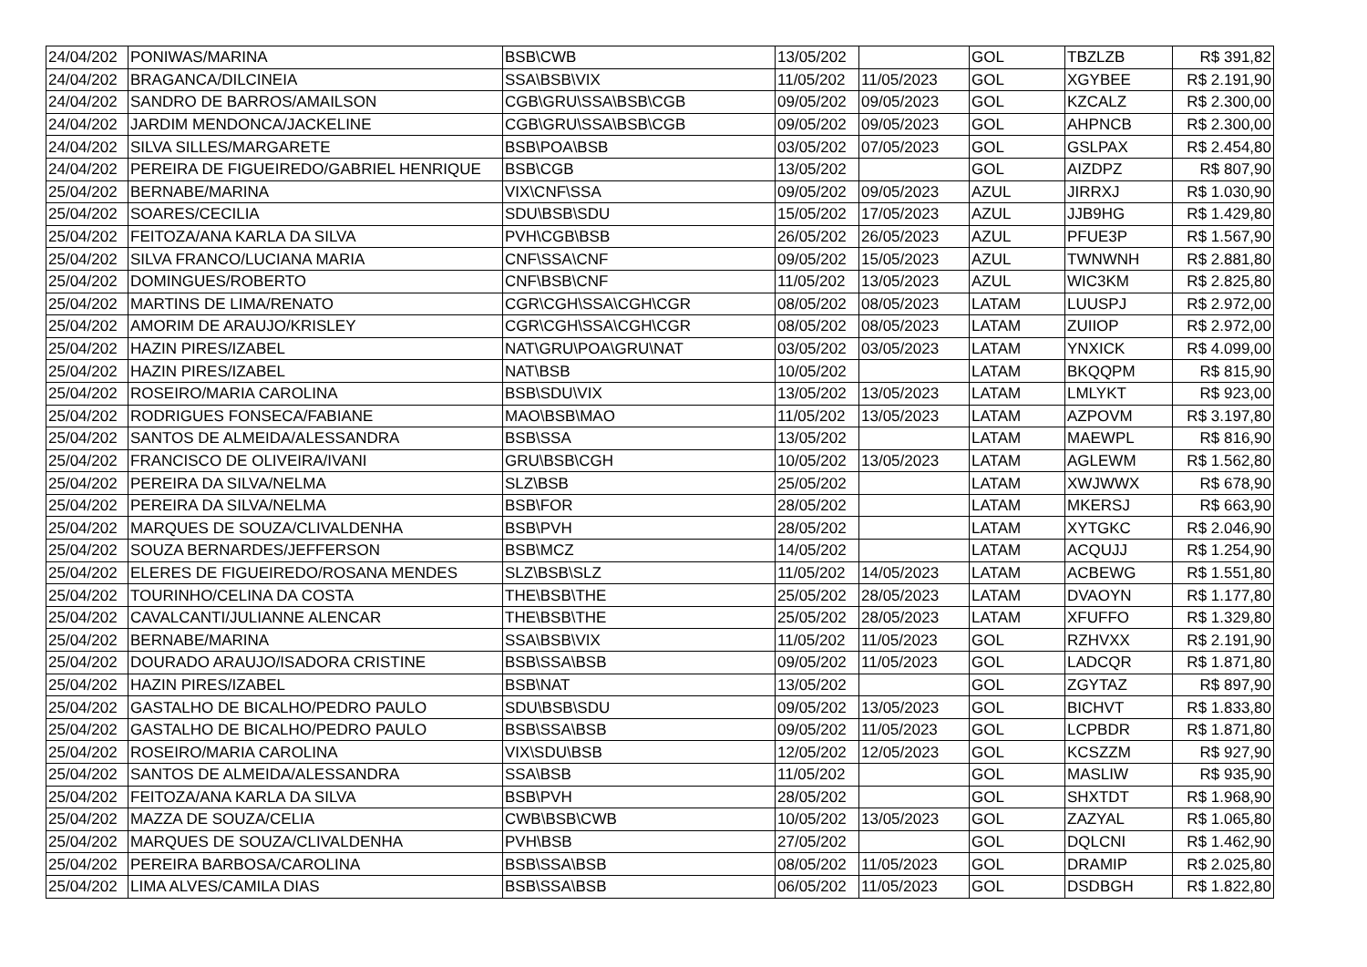| 24/04/202 | PONIWAS/MARINA | BSB\CWB | 13/05/202 | | GOL | TBZLZB | R$ 391,82 |
| 24/04/202 | BRAGANCA/DILCINEIA | SSA\BSB\VIX | 11/05/202 | 11/05/2023 | GOL | XGYBEE | R$ 2.191,90 |
| 24/04/202 | SANDRO DE BARROS/AMAILSON | CGB\GRU\SSA\BSB\CGB | 09/05/202 | 09/05/2023 | GOL | KZCALZ | R$ 2.300,00 |
| 24/04/202 | JARDIM MENDONCA/JACKELINE | CGB\GRU\SSA\BSB\CGB | 09/05/202 | 09/05/2023 | GOL | AHPNCB | R$ 2.300,00 |
| 24/04/202 | SILVA SILLES/MARGARETE | BSB\POA\BSB | 03/05/202 | 07/05/2023 | GOL | GSLPAX | R$ 2.454,80 |
| 24/04/202 | PEREIRA DE FIGUEIREDO/GABRIEL HENRIQUE | BSB\CGB | 13/05/202 | | GOL | AIZDPZ | R$ 807,90 |
| 25/04/202 | BERNABE/MARINA | VIX\CNF\SSA | 09/05/202 | 09/05/2023 | AZUL | JIRRXJ | R$ 1.030,90 |
| 25/04/202 | SOARES/CECILIA | SDU\BSB\SDU | 15/05/202 | 17/05/2023 | AZUL | JJB9HG | R$ 1.429,80 |
| 25/04/202 | FEITOZA/ANA KARLA DA SILVA | PVH\CGB\BSB | 26/05/202 | 26/05/2023 | AZUL | PFUE3P | R$ 1.567,90 |
| 25/04/202 | SILVA FRANCO/LUCIANA MARIA | CNF\SSA\CNF | 09/05/202 | 15/05/2023 | AZUL | TWNWNH | R$ 2.881,80 |
| 25/04/202 | DOMINGUES/ROBERTO | CNF\BSB\CNF | 11/05/202 | 13/05/2023 | AZUL | WIC3KM | R$ 2.825,80 |
| 25/04/202 | MARTINS DE LIMA/RENATO | CGR\CGH\SSA\CGH\CGR | 08/05/202 | 08/05/2023 | LATAM | LUUSPJ | R$ 2.972,00 |
| 25/04/202 | AMORIM DE ARAUJO/KRISLEY | CGR\CGH\SSA\CGH\CGR | 08/05/202 | 08/05/2023 | LATAM | ZUIIOP | R$ 2.972,00 |
| 25/04/202 | HAZIN PIRES/IZABEL | NAT\GRU\POA\GRU\NAT | 03/05/202 | 03/05/2023 | LATAM | YNXICK | R$ 4.099,00 |
| 25/04/202 | HAZIN PIRES/IZABEL | NAT\BSB | 10/05/202 | | LATAM | BKQQPM | R$ 815,90 |
| 25/04/202 | ROSEIRO/MARIA CAROLINA | BSB\SDU\VIX | 13/05/202 | 13/05/2023 | LATAM | LMLYKT | R$ 923,00 |
| 25/04/202 | RODRIGUES FONSECA/FABIANE | MAO\BSB\MAO | 11/05/202 | 13/05/2023 | LATAM | AZPOVM | R$ 3.197,80 |
| 25/04/202 | SANTOS DE ALMEIDA/ALESSANDRA | BSB\SSA | 13/05/202 | | LATAM | MAEWPL | R$ 816,90 |
| 25/04/202 | FRANCISCO DE OLIVEIRA/IVANI | GRU\BSB\CGH | 10/05/202 | 13/05/2023 | LATAM | AGLEWM | R$ 1.562,80 |
| 25/04/202 | PEREIRA DA SILVA/NELMA | SLZ\BSB | 25/05/202 | | LATAM | XWJWWX | R$ 678,90 |
| 25/04/202 | PEREIRA DA SILVA/NELMA | BSB\FOR | 28/05/202 | | LATAM | MKERSJ | R$ 663,90 |
| 25/04/202 | MARQUES DE SOUZA/CLIVALDENHA | BSB\PVH | 28/05/202 | | LATAM | XYTGKC | R$ 2.046,90 |
| 25/04/202 | SOUZA BERNARDES/JEFFERSON | BSB\MCZ | 14/05/202 | | LATAM | ACQUJJ | R$ 1.254,90 |
| 25/04/202 | ELERES DE FIGUEIREDO/ROSANA MENDES | SLZ\BSB\SLZ | 11/05/202 | 14/05/2023 | LATAM | ACBEWG | R$ 1.551,80 |
| 25/04/202 | TOURINHO/CELINA DA COSTA | THE\BSB\THE | 25/05/202 | 28/05/2023 | LATAM | DVAOYN | R$ 1.177,80 |
| 25/04/202 | CAVALCANTI/JULIANNE ALENCAR | THE\BSB\THE | 25/05/202 | 28/05/2023 | LATAM | XFUFFO | R$ 1.329,80 |
| 25/04/202 | BERNABE/MARINA | SSA\BSB\VIX | 11/05/202 | 11/05/2023 | GOL | RZHVXX | R$ 2.191,90 |
| 25/04/202 | DOURADO ARAUJO/ISADORA CRISTINE | BSB\SSA\BSB | 09/05/202 | 11/05/2023 | GOL | LADCQR | R$ 1.871,80 |
| 25/04/202 | HAZIN PIRES/IZABEL | BSB\NAT | 13/05/202 | | GOL | ZGYTAZ | R$ 897,90 |
| 25/04/202 | GASTALHO DE BICALHO/PEDRO PAULO | SDU\BSB\SDU | 09/05/202 | 13/05/2023 | GOL | BICHVT | R$ 1.833,80 |
| 25/04/202 | GASTALHO DE BICALHO/PEDRO PAULO | BSB\SSA\BSB | 09/05/202 | 11/05/2023 | GOL | LCPBDR | R$ 1.871,80 |
| 25/04/202 | ROSEIRO/MARIA CAROLINA | VIX\SDU\BSB | 12/05/202 | 12/05/2023 | GOL | KCSZZM | R$ 927,90 |
| 25/04/202 | SANTOS DE ALMEIDA/ALESSANDRA | SSA\BSB | 11/05/202 | | GOL | MASLIW | R$ 935,90 |
| 25/04/202 | FEITOZA/ANA KARLA DA SILVA | BSB\PVH | 28/05/202 | | GOL | SHXTDT | R$ 1.968,90 |
| 25/04/202 | MAZZA DE SOUZA/CELIA | CWB\BSB\CWB | 10/05/202 | 13/05/2023 | GOL | ZAZYAL | R$ 1.065,80 |
| 25/04/202 | MARQUES DE SOUZA/CLIVALDENHA | PVH\BSB | 27/05/202 | | GOL | DQLCNI | R$ 1.462,90 |
| 25/04/202 | PEREIRA BARBOSA/CAROLINA | BSB\SSA\BSB | 08/05/202 | 11/05/2023 | GOL | DRAMIP | R$ 2.025,80 |
| 25/04/202 | LIMA ALVES/CAMILA DIAS | BSB\SSA\BSB | 06/05/202 | 11/05/2023 | GOL | DSDBGH | R$ 1.822,80 |